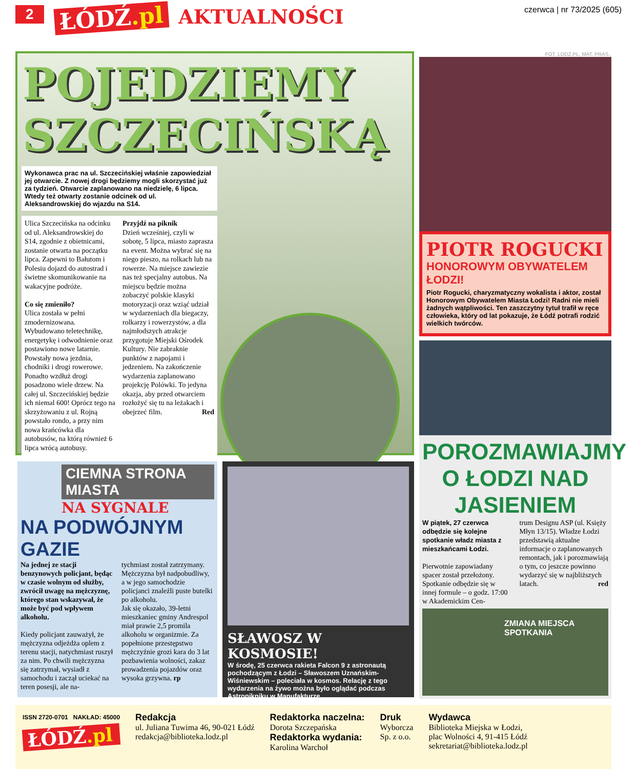2
ŁÓDŹ.pl
AKTUALNOŚCI
czerwca | nr 73/2025 (605)
POJEDZIEMY
SZCZECIŃSKĄ
Wykonawca prac na ul. Szczecińskiej właśnie zapowiedział jej otwarcie. Z nowej drogi będziemy mogli skorzystać już za tydzień. Otwarcie zaplanowano na niedzielę, 6 lipca. Wtedy też otwarty zostanie odcinek od ul. Aleksandrowskiej do wjazdu na S14.
Ulica Szczecińska na odcinku od ul. Aleksandrowskiej do S14, zgodnie z obietnicami, zostanie otwarta na początku lipca. Zapewni to Bałutom i Polesiu dojazd do autostrad i świetne skomunikowanie na wakacyjne podróże.
Co się zmieniło?
Ulica została w pełni zmodernizowana. Wybudowano teletechnikę, energetykę i odwodnienie oraz postawiono nowe latarnie. Powstały nowa jezdnia, chodniki i drogi rowerowe. Ponadto wzdłuż drogi posadzono wiele drzew. Na całej ul. Szczecińskiej będzie ich niemal 600! Oprócz tego na skrzyżowaniu z ul. Rojną powstało rondo, a przy nim nowa krańcówka dla autobusów, na którą również 6 lipca wrócą autobusy.
Przyjdź na piknik
Dzień wcześniej, czyli w sobotę, 5 lipca, miasto zaprasza na event. Można wybrać się na niego pieszo, na rolkach lub na rowerze. Na miejsce zawiezie nas też specjalny autobus. Na miejscu będzie można zobaczyć polskie klasyki motoryzacji oraz wziąć udział w wydarzeniach dla biegaczy, rolkarzy i rowerzystów, a dla najmłodszych atrakcje przygotuje Miejski Ośrodek Kultury. Nie zabraknie punktów z napojami i jedzeniem. Na zakończenie wydarzenia zaplanowano projekcję Polówki. To jedyna okazja, aby przed otwarciem rozłożyć się tu na leżakach i obejrzeć film. Red
FOT. LODZ.PL, MAT. PRAS.,
PIOTR ROGUCKI
HONOROWYM OBYWATELEM ŁODZI!
Piotr Rogucki, charyzmatyczny wokalista i aktor, został Honorowym Obywatelem Miasta Łodzi! Radni nie mieli żadnych wątpliwości. Ten zaszczytny tytuł trafił w ręce człowieka, który od lat pokazuje, że Łódź potrafi rodzić wielkich twórców.
POROZMAWIAJMY O ŁODZI NAD JASIENIEM
W piątek, 27 czerwca odbędzie się kolejne spotkanie władz miasta z mieszkańcami Łodzi.
Pierwotnie zapowiadany spacer został przełożony. Spotkanie odbędzie się w innej formule – o godz. 17:00 w Akademickim Cen-
trum Designu ASP (ul. Księży Młyn 13/15). Władze Łodzi przedstawią aktualne informacje o zaplanowanych remontach, jak i porozmawiają o tym, co jeszcze powinno wydarzyć się w najbliższych latach. red
ZMIANA MIEJSCA SPOTKANIA
CIEMNA STRONA MIASTA
NA SYGNALE
NA PODWÓJNYM GAZIE
Na jednej ze stacji benzynowych policjant, będąc w czasie wolnym od służby, zwrócił uwagę na mężczyznę, którego stan wskazywał, że może być pod wpływem alkoholu.
Kiedy policjant zauważył, że mężczyzna odjeżdża oplem z terenu stacji, natychmiast ruszył za nim. Po chwili mężczyzna się zatrzymał, wysiadł z samochodu i zaczął uciekać na teren posesji, ale na-
tychmiast został zatrzymany. Mężczyzna był nadpobudliwy, a w jego samochodzie policjanci znaleźli puste butelki po alkoholu.
Jak się okazało, 39-letni mieszkaniec gminy Andrespol miał prawie 2,5 promila alkoholu w organizmie. Za popełnione przestępstwo mężczyźnie grozi kara do 3 lat pozbawienia wolności, zakaz prowadzenia pojazdów oraz wysoka grzywna. rp
SŁAWOSZ W KOSMOSIE!
W środę, 25 czerwca rakieta Falcon 9 z astronautą pochodzącym z Łodzi – Sławoszem Uznańskim-Wiśniewskim – poleciała w kosmos. Relację z tego wydarzenia na żywo można było oglądać podczas Astropikniku w Manufakturze.
ISSN 2720-0701 NAKŁAD: 45000
ŁÓDŹ.pl
Redakcja
ul. Juliana Tuwima 46, 90-021 Łódź
redakcja@biblioteka.lodz.pl
Redaktorka naczelna:
Dorota Szczepańska
Redaktorka wydania:
Karolina Warchoł
Druk
Wyborcza
Sp. z o.o.
Wydawca
Biblioteka Miejska w Łodzi,
plac Wolności 4, 91-415 Łódź
sekretariat@biblioteka.lodz.pl